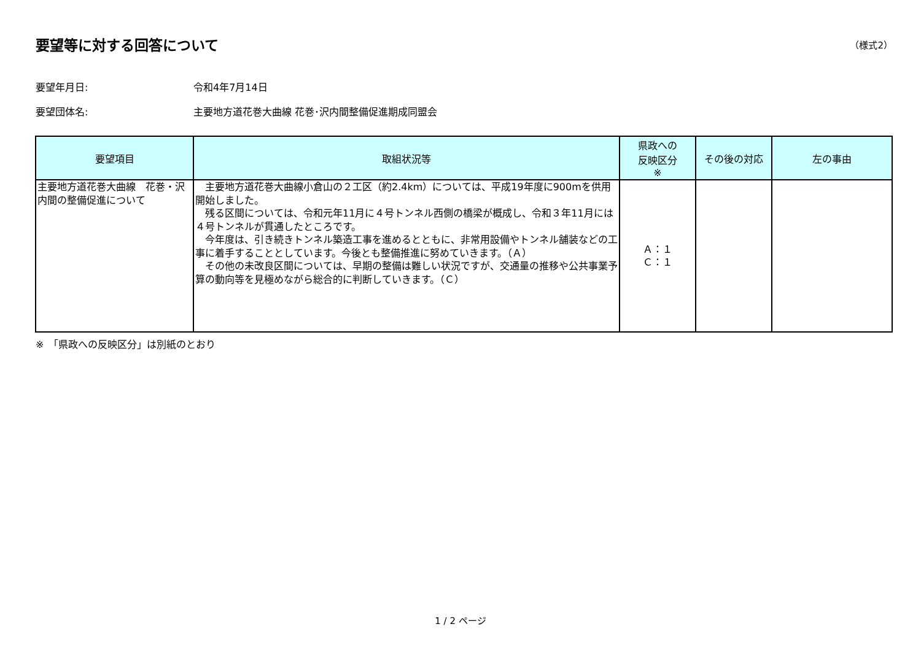要望等に対する回答について
（様式2）
要望年月日: 令和4年7月14日
要望団体名: 主要地方道花巻大曲線 花巻･沢内間整備促進期成同盟会
| 要望項目 | 取組状況等 | 県政への 反映区分 ※ | その後の対応 | 左の事由 |
| --- | --- | --- | --- | --- |
| 主要地方道花巻大曲線 花巻・沢内間の整備促進について | 主要地方道花巻大曲線小倉山の２工区（約2.4km）については、平成19年度に900mを供用開始しました。 残る区間については、令和元年11月に４号トンネル西側の橋梁が概成し、令和３年11月には４号トンネルが貫通したところです。 今年度は、引き続きトンネル築造工事を進めるとともに、非常用設備やトンネル舗装などの工事に着手することとしています。今後とも整備推進に努めていきます。（Ａ） その他の未改良区間については、早期の整備は難しい状況ですが、交通量の推移や公共事業予算の動向等を見極めながら総合的に判断していきます。（Ｃ） | Ａ：１ Ｃ：１ | | |
※　「県政への反映区分」は別紙のとおり
1 / 2 ページ